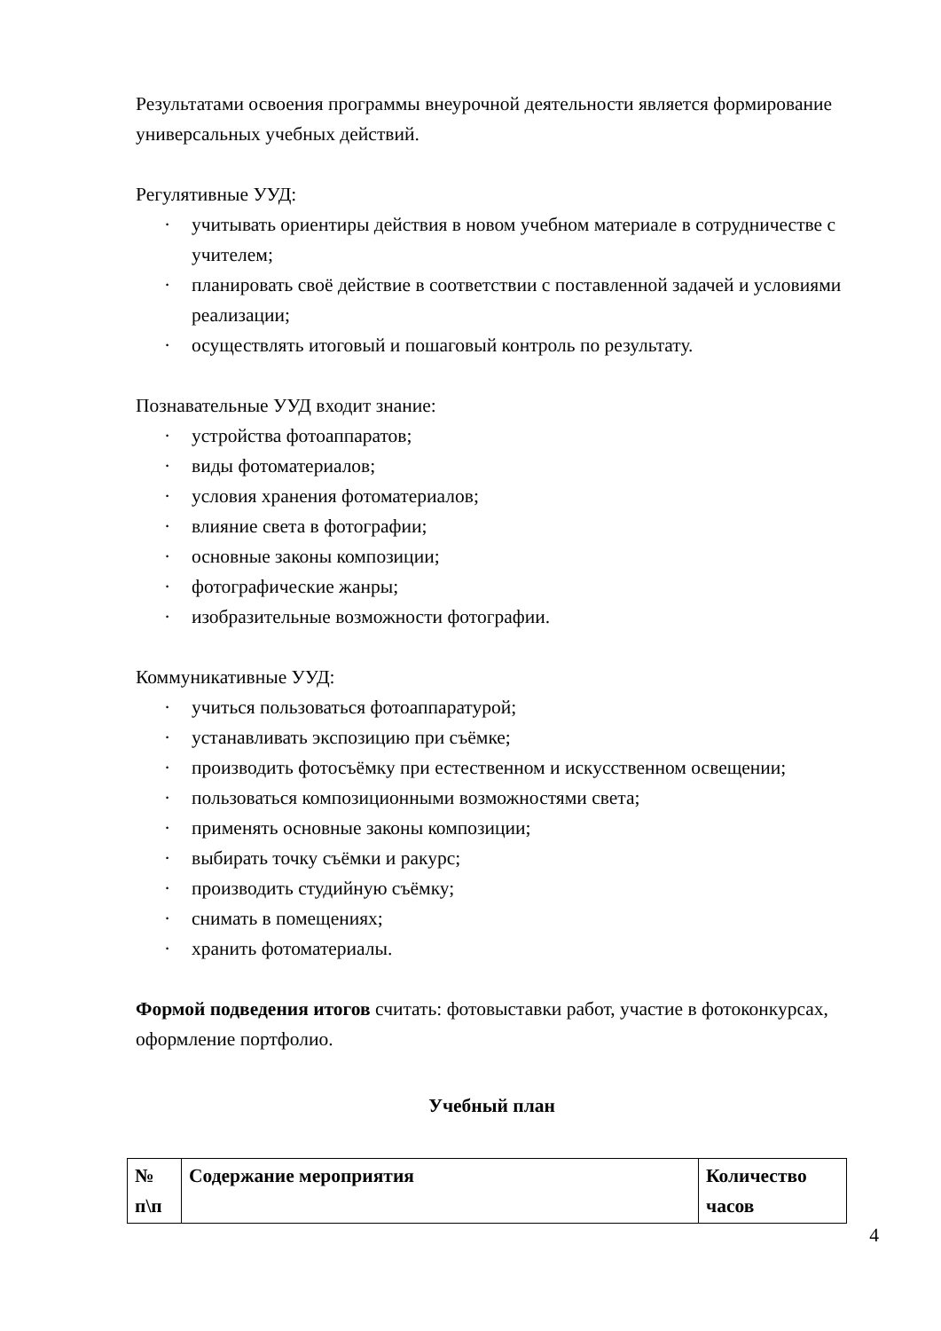Результатами освоения программы внеурочной деятельности является формирование универсальных учебных действий.
Регулятивные УУД:
· учитывать ориентиры действия в новом учебном материале в сотрудничестве с учителем;
· планировать своё действие в соответствии с поставленной задачей и условиями реализации;
· осуществлять итоговый и пошаговый контроль по результату.
Познавательные УУД входит знание:
· устройства фотоаппаратов;
· виды фотоматериалов;
· условия хранения фотоматериалов;
· влияние света в фотографии;
· основные законы композиции;
· фотографические жанры;
· изобразительные возможности фотографии.
Коммуникативные УУД:
· учиться пользоваться фотоаппаратурой;
· устанавливать экспозицию при съёмке;
· производить фотосъёмку при естественном и искусственном освещении;
· пользоваться композиционными возможностями света;
· применять основные законы композиции;
· выбирать точку съёмки и ракурс;
· производить студийную съёмку;
· снимать в помещениях;
· хранить фотоматериалы.
Формой подведения итогов считать: фотовыставки работ, участие в фотоконкурсах, оформление портфолио.
Учебный план
| № п\п | Содержание мероприятия | Количество часов |
4